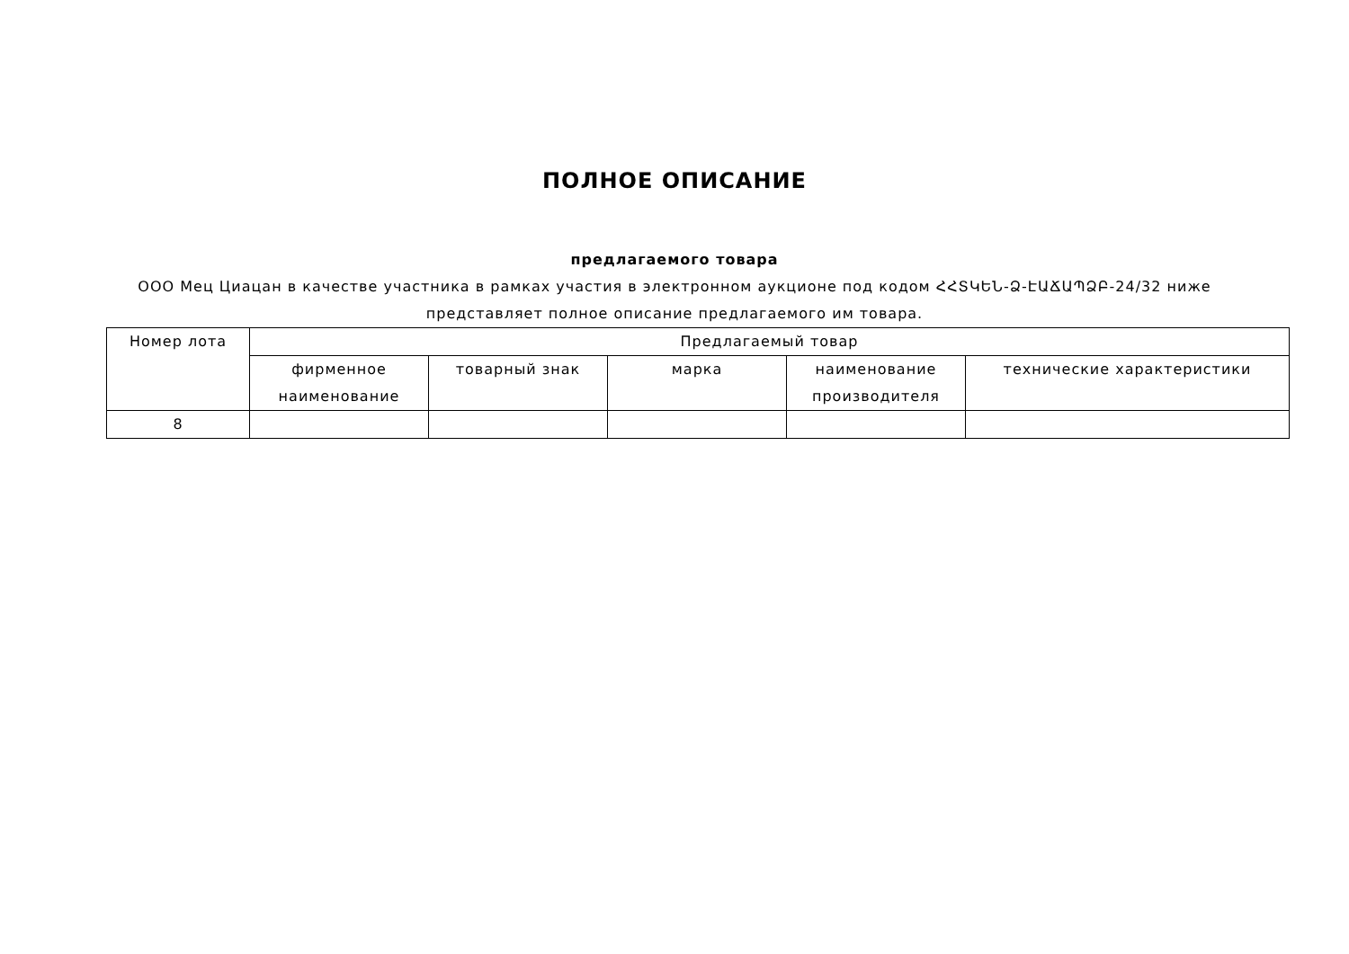ПОЛНОЕ ОПИСАНИЕ
предлагаемого товара
ООО Мец Циацан в качестве участника в рамках участия в электронном аукционе под кодом ՀՀՏԿԵՆ-Ձ-ԷԱՃԱՊՁԲ-24/32 ниже представляет полное описание предлагаемого им товара.
| Номер лота | Предлагаемый товар | | | | |
| --- | --- | --- | --- | --- | --- |
| | фирменное наименование | товарный знак | марка | наименование производителя | технические характеристики |
| 8 | | | | | |